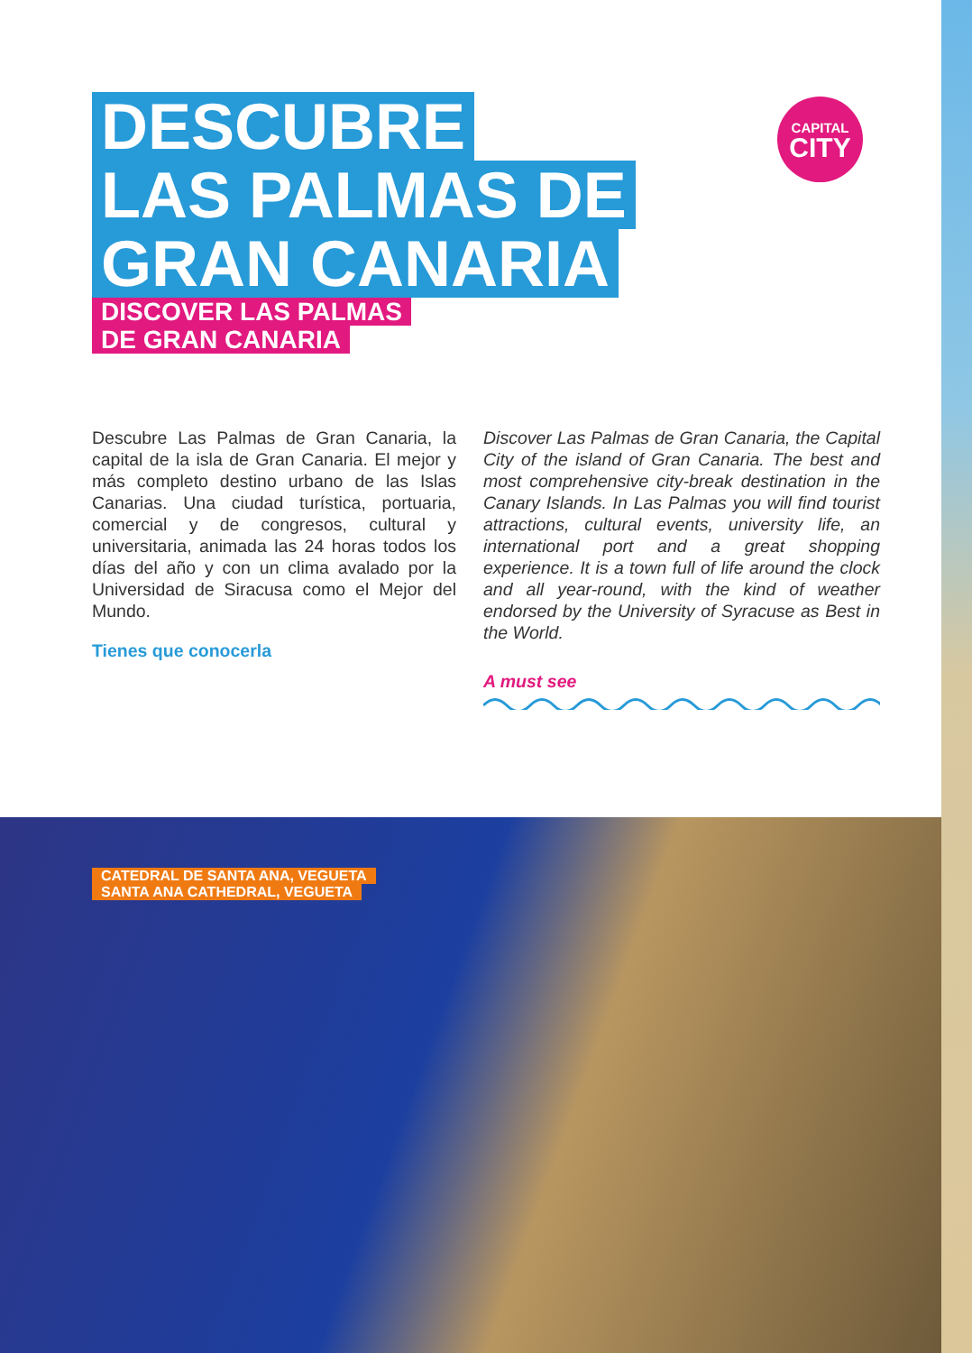DESCUBRE
LAS PALMAS DE
GRAN CANARIA
DISCOVER LAS PALMAS
DE GRAN CANARIA
CAPITAL
CITY
Descubre Las Palmas de Gran Canaria, la capital de la isla de Gran Canaria. El mejor y más completo destino urbano de las Islas Canarias. Una ciudad turística, portuaria, comercial y de congresos, cultural y universitaria, animada las 24 horas todos los días del año y con un clima avalado por la Universidad de Siracusa como el Mejor del Mundo.
Tienes que conocerla
Discover Las Palmas de Gran Canaria, the Capital City of the island of Gran Canaria. The best and most comprehensive city-break destination in the Canary Islands. In Las Palmas you will find tourist attractions, cultural events, university life, an international port and a great shopping experience. It is a town full of life around the clock and all year-round, with the kind of weather endorsed by the University of Syracuse as Best in the World.
A must see
CATEDRAL DE SANTA ANA, VEGUETA
SANTA ANA CATHEDRAL, VEGUETA